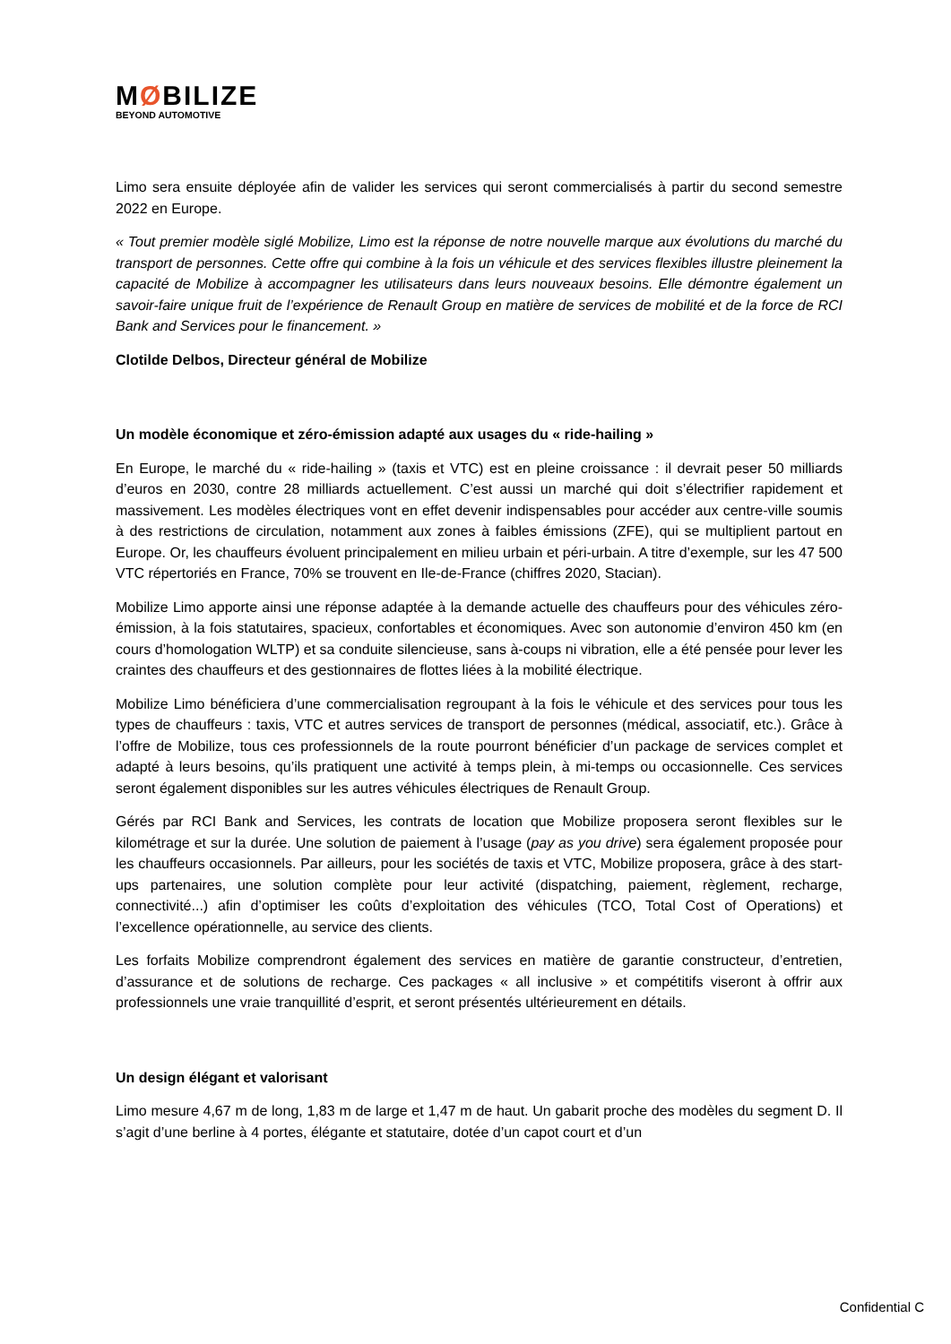MØBILIZE
BEYOND AUTOMOTIVE
Limo sera ensuite déployée afin de valider les services qui seront commercialisés à partir du second semestre 2022 en Europe.
« Tout premier modèle siglé Mobilize, Limo est la réponse de notre nouvelle marque aux évolutions du marché du transport de personnes. Cette offre qui combine à la fois un véhicule et des services flexibles illustre pleinement la capacité de Mobilize à accompagner les utilisateurs dans leurs nouveaux besoins. Elle démontre également un savoir-faire unique fruit de l’expérience de Renault Group en matière de services de mobilité et de la force de RCI Bank and Services pour le financement. »
Clotilde Delbos, Directeur général de Mobilize
Un modèle économique et zéro-émission adapté aux usages du « ride-hailing »
En Europe, le marché du « ride-hailing » (taxis et VTC) est en pleine croissance : il devrait peser 50 milliards d’euros en 2030, contre 28 milliards actuellement. C’est aussi un marché qui doit s’électrifier rapidement et massivement. Les modèles électriques vont en effet devenir indispensables pour accéder aux centre-ville soumis à des restrictions de circulation, notamment aux zones à faibles émissions (ZFE), qui se multiplient partout en Europe. Or, les chauffeurs évoluent principalement en milieu urbain et péri-urbain. A titre d’exemple, sur les 47 500 VTC répertoriés en France, 70% se trouvent en Ile-de-France (chiffres 2020, Stacian).
Mobilize Limo apporte ainsi une réponse adaptée à la demande actuelle des chauffeurs pour des véhicules zéro-émission, à la fois statutaires, spacieux, confortables et économiques. Avec son autonomie d’environ 450 km (en cours d’homologation WLTP) et sa conduite silencieuse, sans à-coups ni vibration, elle a été pensée pour lever les craintes des chauffeurs et des gestionnaires de flottes liées à la mobilité électrique.
Mobilize Limo bénéficiera d’une commercialisation regroupant à la fois le véhicule et des services pour tous les types de chauffeurs : taxis, VTC et autres services de transport de personnes (médical, associatif, etc.). Grâce à l’offre de Mobilize, tous ces professionnels de la route pourront bénéficier d’un package de services complet et adapté à leurs besoins, qu’ils pratiquent une activité à temps plein, à mi-temps ou occasionnelle. Ces services seront également disponibles sur les autres véhicules électriques de Renault Group.
Gérés par RCI Bank and Services, les contrats de location que Mobilize proposera seront flexibles sur le kilométrage et sur la durée. Une solution de paiement à l’usage (pay as you drive) sera également proposée pour les chauffeurs occasionnels. Par ailleurs, pour les sociétés de taxis et VTC, Mobilize proposera, grâce à des start-ups partenaires, une solution complète pour leur activité (dispatching, paiement, règlement, recharge, connectivité...) afin d’optimiser les coûts d’exploitation des véhicules (TCO, Total Cost of Operations) et l’excellence opérationnelle, au service des clients.
Les forfaits Mobilize comprendront également des services en matière de garantie constructeur, d’entretien, d’assurance et de solutions de recharge. Ces packages « all inclusive » et compétitifs viseront à offrir aux professionnels une vraie tranquillité d’esprit, et seront présentés ultérieurement en détails.
Un design élégant et valorisant
Limo mesure 4,67 m de long, 1,83 m de large et 1,47 m de haut. Un gabarit proche des modèles du segment D. Il s’agit d’une berline à 4 portes, élégante et statutaire, dotée d’un capot court et d’un
Confidential C